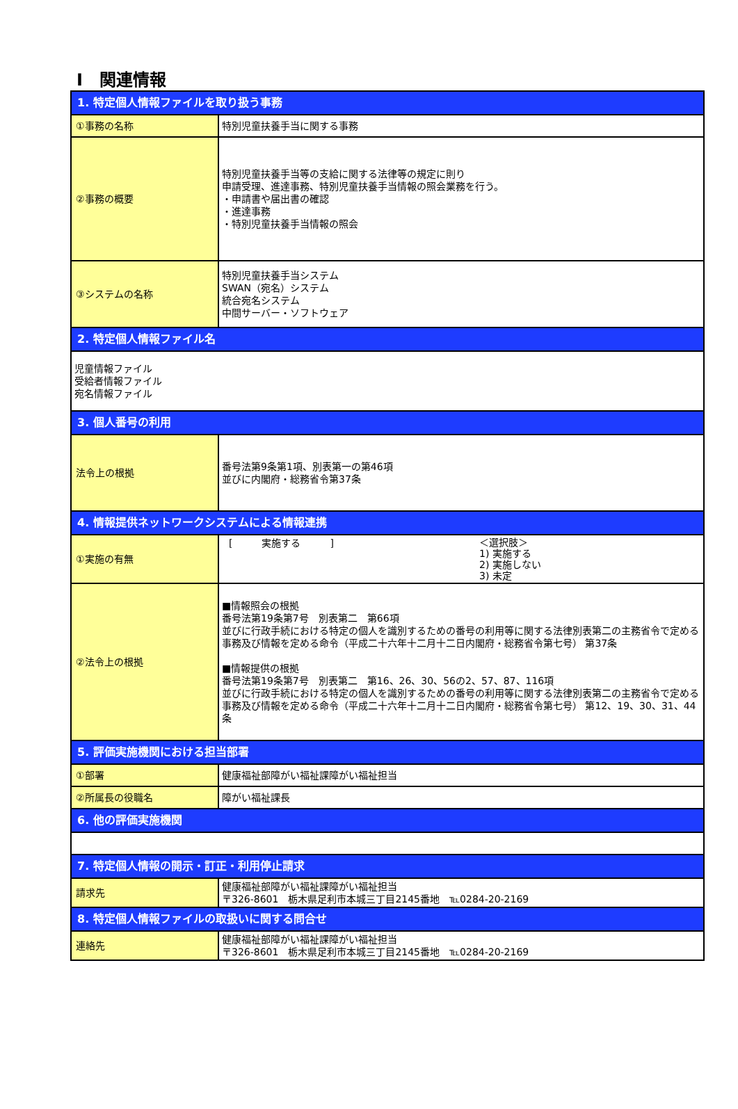Ⅰ　関連情報
| 1. 特定個人情報ファイルを取り扱う事務 | |
| ①事務の名称 | 特別児童扶養手当に関する事務 |
| ②事務の概要 | 特別児童扶養手当等の支給に関する法律等の規定に則り 申請受理、進達事務、特別児童扶養手当情報の照会業務を行う。 ・申請書や届出書の確認 ・進達事務 ・特別児童扶養手当情報の照会 |
| ③システムの名称 | 特別児童扶養手当システム SWAN（宛名）システム 統合宛名システム 中間サーバー・ソフトウェア |
| 2. 特定個人情報ファイル名 | |
| 児童情報ファイル 受給者情報ファイル 宛名情報ファイル | |
| 3. 個人番号の利用 | |
| 法令上の根拠 | 番号法第9条第1項、別表第一の第46項 並びに内閣府・総務省令第37条 |
| 4. 情報提供ネットワークシステムによる情報連携 | |
| ①実施の有無 | [ 実施する ] ＜選択肢＞ 1) 実施する 2) 実施しない 3) 未定 |
| ②法令上の根拠 | ■情報照会の根拠 番号法第19条第7号 別表第二 第66項 並びに行政手続における特定の個人を識別するための番号の利用等に関する法律別表第二の主務省令で定める事務及び情報を定める命令（平成二十六年十二月十二日内閣府・総務省令第七号） 第37条 ■情報提供の根拠 番号法第19条第7号 別表第二 第16、26、30、56の2、57、87、116項 並びに行政手続における特定の個人を識別するための番号の利用等に関する法律別表第二の主務省令で定める事務及び情報を定める命令（平成二十六年十二月十二日内閣府・総務省令第七号） 第12、19、30、31、44条 |
| 5. 評価実施機関における担当部署 | |
| ①部署 | 健康福祉部障がい福祉課障がい福祉担当 |
| ②所属長の役職名 | 障がい福祉課長 |
| 6. 他の評価実施機関 | |
| 7. 特定個人情報の開示・訂正・利用停止請求 | |
| 請求先 | 健康福祉部障がい福祉課障がい福祉担当 〒326-8601 栃木県足利市本城三丁目2145番地 ℡0284-20-2169 |
| 8. 特定個人情報ファイルの取扱いに関する問合せ | |
| 連絡先 | 健康福祉部障がい福祉課障がい福祉担当 〒326-8601 栃木県足利市本城三丁目2145番地 ℡0284-20-2169 |